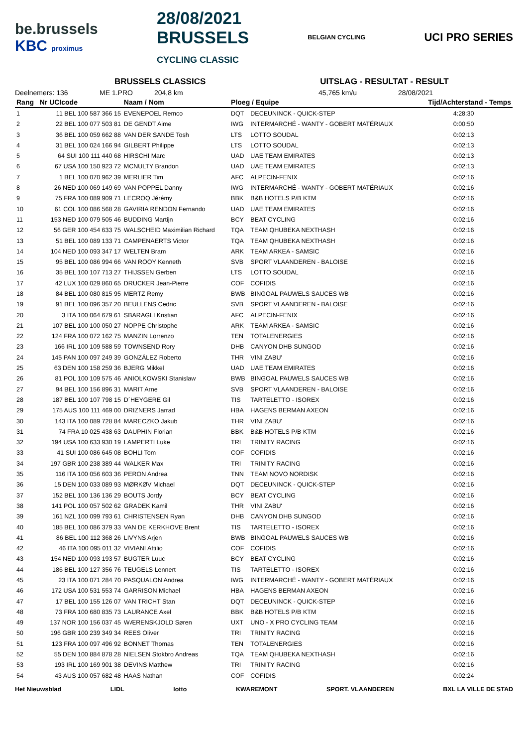be.brussels
KBC proximus
28/08/2021
BRUSSELS
CYCLING CLASSIC
BELGIAN CYCLING
UCI PRO SERIES
BRUSSELS CLASSICS UITSLAG - RESULTAT - RESULT
Deelnemers: 136 ME 1.PRO 204,8 km 45,765 km/u 28/08/2021
| Rang | Nr UCIcode | Naam / Nom | Ploeg / Equipe | | Tijd/Achterstand - Temps |
| --- | --- | --- | --- | --- | --- |
| 1 | 11 BEL 100 587 366 15 | EVENEPOEL Remco | DQT | DECEUNINCK - QUICK-STEP | 4:28:30 |
| 2 | 22 BEL 100 077 503 81 | DE GENDT Aime | IWG | INTERMARCHÉ - WANTY - GOBERT MATÉRIAUX | 0:00:50 |
| 3 | 36 BEL 100 059 662 88 | VAN DER SANDE Tosh | LTS | LOTTO SOUDAL | 0:02:13 |
| 4 | 31 BEL 100 024 166 94 | GILBERT Philippe | LTS | LOTTO SOUDAL | 0:02:13 |
| 5 | 64 SUI 100 111 440 68 | HIRSCHI Marc | UAD | UAE TEAM EMIRATES | 0:02:13 |
| 6 | 67 USA 100 150 923 72 | MCNULTY Brandon | UAD | UAE TEAM EMIRATES | 0:02:13 |
| 7 | 1 BEL 100 070 962 39 | MERLIER Tim | AFC | ALPECIN-FENIX | 0:02:16 |
| 8 | 26 NED 100 069 149 69 | VAN POPPEL Danny | IWG | INTERMARCHÉ - WANTY - GOBERT MATÉRIAUX | 0:02:16 |
| 9 | 75 FRA 100 089 909 71 | LECROQ Jérémy | BBK | B&B HOTELS P/B KTM | 0:02:16 |
| 10 | 61 COL 100 086 568 28 | GAVIRIA RENDON Fernando | UAD | UAE TEAM EMIRATES | 0:02:16 |
| 11 | 153 NED 100 079 505 46 | BUDDING Martijn | BCY | BEAT CYCLING | 0:02:16 |
| 12 | 56 GER 100 454 633 75 | WALSCHEID Maximilian Richard | TQA | TEAM QHUBEKA NEXTHASH | 0:02:16 |
| 13 | 51 BEL 100 089 133 71 | CAMPENAERTS Victor | TQA | TEAM QHUBEKA NEXTHASH | 0:02:16 |
| 14 | 104 NED 100 093 347 17 | WELTEN Bram | ARK | TEAM ARKEA - SAMSIC | 0:02:16 |
| 15 | 95 BEL 100 086 994 66 | VAN ROOY Kenneth | SVB | SPORT VLAANDEREN - BALOISE | 0:02:16 |
| 16 | 35 BEL 100 107 713 27 | THIJSSEN Gerben | LTS | LOTTO SOUDAL | 0:02:16 |
| 17 | 42 LUX 100 029 860 65 | DRUCKER Jean-Pierre | COF | COFIDIS | 0:02:16 |
| 18 | 84 BEL 100 080 815 95 | MERTZ Remy | BWB | BINGOAL PAUWELS SAUCES WB | 0:02:16 |
| 19 | 91 BEL 100 096 357 20 | BEULLENS Cedric | SVB | SPORT VLAANDEREN - BALOISE | 0:02:16 |
| 20 | 3 ITA 100 064 679 61 | SBARAGLI Kristian | AFC | ALPECIN-FENIX | 0:02:16 |
| 21 | 107 BEL 100 100 050 27 | NOPPE Christophe | ARK | TEAM ARKEA - SAMSIC | 0:02:16 |
| 22 | 124 FRA 100 072 162 75 | MANZIN Lorrenzo | TEN | TOTALENERGIES | 0:02:16 |
| 23 | 166 IRL 100 109 588 59 | TOWNSEND Rory | DHB | CANYON DHB SUNGOD | 0:02:16 |
| 24 | 145 PAN 100 097 249 39 | GONZÁLEZ Roberto | THR | VINI ZABU' | 0:02:16 |
| 25 | 63 DEN 100 158 259 36 | BJERG Mikkel | UAD | UAE TEAM EMIRATES | 0:02:16 |
| 26 | 81 POL 100 109 575 46 | ANIOLKOWSKI Stanislaw | BWB | BINGOAL PAUWELS SAUCES WB | 0:02:16 |
| 27 | 94 BEL 100 156 896 31 | MARIT Arne | SVB | SPORT VLAANDEREN - BALOISE | 0:02:16 |
| 28 | 187 BEL 100 107 798 15 | D´HEYGERE Gil | TIS | TARTELETTO - ISOREX | 0:02:16 |
| 29 | 175 AUS 100 111 469 00 | DRIZNERS Jarrad | HBA | HAGENS BERMAN AXEON | 0:02:16 |
| 30 | 143 ITA 100 089 728 84 | MARECZKO Jakub | THR | VINI ZABU' | 0:02:16 |
| 31 | 74 FRA 10 025 438 63 | DAUPHIN Florian | BBK | B&B HOTELS P/B KTM | 0:02:16 |
| 32 | 194 USA 100 633 930 19 | LAMPERTI Luke | TRI | TRINITY RACING | 0:02:16 |
| 33 | 41 SUI 100 086 645 08 | BOHLI Tom | COF | COFIDIS | 0:02:16 |
| 34 | 197 GBR 100 238 389 44 | WALKER Max | TRI | TRINITY RACING | 0:02:16 |
| 35 | 116 ITA 100 056 603 36 | PERON Andrea | TNN | TEAM NOVO NORDISK | 0:02:16 |
| 36 | 15 DEN 100 033 089 93 | MØRKØV Michael | DQT | DECEUNINCK - QUICK-STEP | 0:02:16 |
| 37 | 152 BEL 100 136 136 29 | BOUTS Jordy | BCY | BEAT CYCLING | 0:02:16 |
| 38 | 141 POL 100 057 502 62 | GRADEK Kamil | THR | VINI ZABU' | 0:02:16 |
| 39 | 161 NZL 100 099 793 61 | CHRISTENSEN Ryan | DHB | CANYON DHB SUNGOD | 0:02:16 |
| 40 | 185 BEL 100 086 379 33 | VAN DE KERKHOVE Brent | TIS | TARTELETTO - ISOREX | 0:02:16 |
| 41 | 86 BEL 100 112 368 26 | LIVYNS Arjen | BWB | BINGOAL PAUWELS SAUCES WB | 0:02:16 |
| 42 | 46 ITA 100 095 011 32 | VIVIANI Attilio | COF | COFIDIS | 0:02:16 |
| 43 | 154 NED 100 093 193 57 | BUGTER Luuc | BCY | BEAT CYCLING | 0:02:16 |
| 44 | 186 BEL 100 127 356 76 | TEUGELS Lennert | TIS | TARTELETTO - ISOREX | 0:02:16 |
| 45 | 23 ITA 100 071 284 70 | PASQUALON Andrea | IWG | INTERMARCHÉ - WANTY - GOBERT MATÉRIAUX | 0:02:16 |
| 46 | 172 USA 100 531 553 74 | GARRISON Michael | HBA | HAGENS BERMAN AXEON | 0:02:16 |
| 47 | 17 BEL 100 155 126 07 | VAN TRICHT Stan | DQT | DECEUNINCK - QUICK-STEP | 0:02:16 |
| 48 | 73 FRA 100 680 835 73 | LAURANCE Axel | BBK | B&B HOTELS P/B KTM | 0:02:16 |
| 49 | 137 NOR 100 156 037 45 | WÆRENSKJOLD Søren | UXT | UNO - X PRO CYCLING TEAM | 0:02:16 |
| 50 | 196 GBR 100 239 349 34 | REES Oliver | TRI | TRINITY RACING | 0:02:16 |
| 51 | 123 FRA 100 097 496 92 | BONNET Thomas | TEN | TOTALENERGIES | 0:02:16 |
| 52 | 55 DEN 100 884 878 28 | NIELSEN Stokbro Andreas | TQA | TEAM QHUBEKA NEXTHASH | 0:02:16 |
| 53 | 193 IRL 100 169 901 38 | DEVINS Matthew | TRI | TRINITY RACING | 0:02:16 |
| 54 | 43 AUS 100 057 682 48 | HAAS Nathan | COF | COFIDIS | 0:02:24 |
Het Nieuwsblad LIDL lotto KWAREMONT SPORT. VLAANDEREN BXL LA VILLE DE STAD